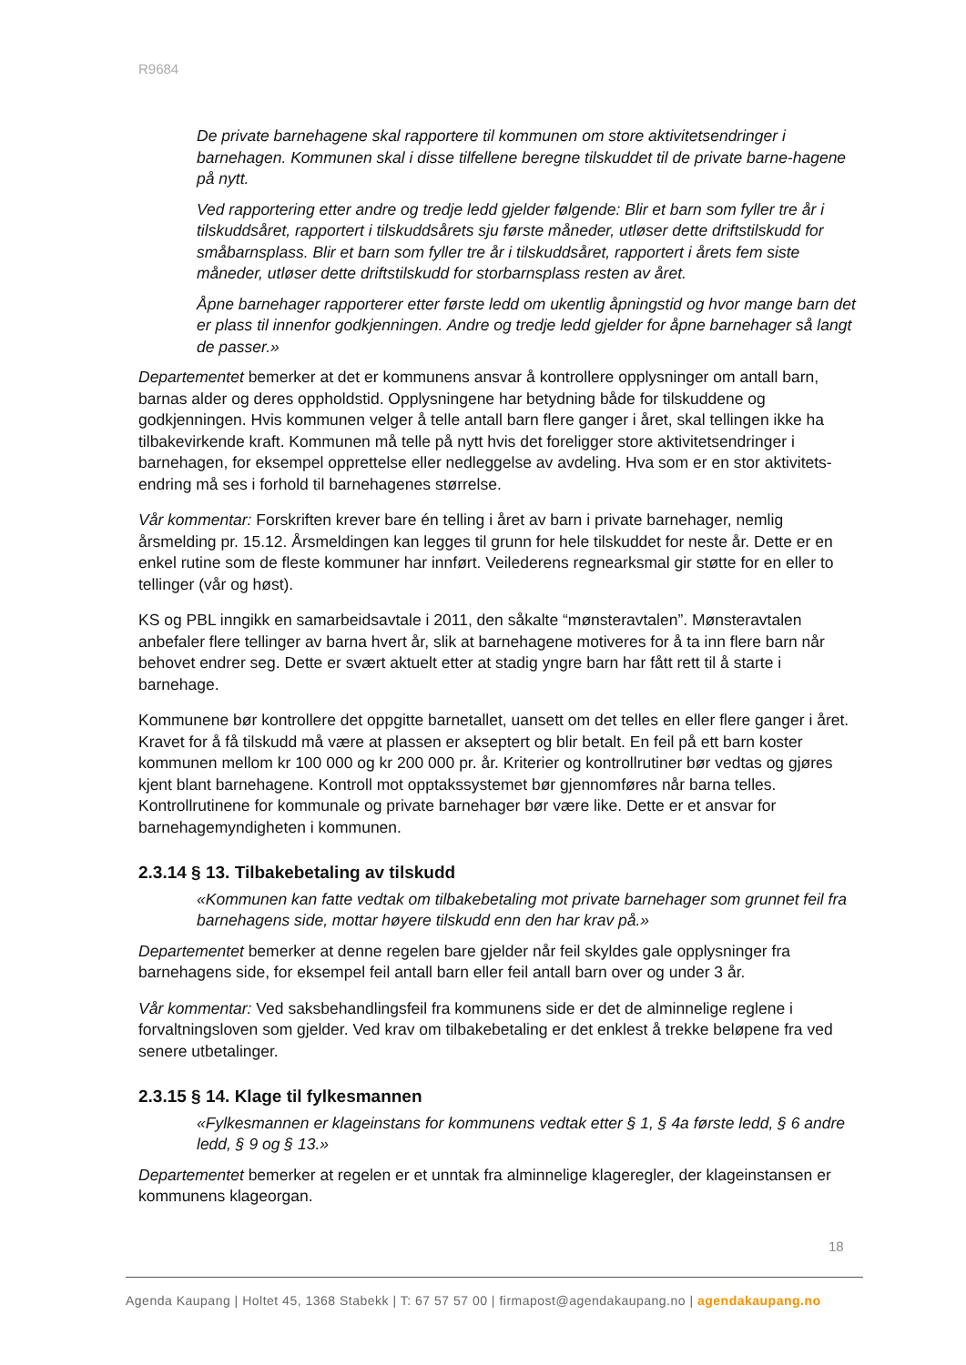R9684
De private barnehagene skal rapportere til kommunen om store aktivitetsendringer i barnehagen. Kommunen skal i disse tilfellene beregne tilskuddet til de private barne-hagene på nytt.
Ved rapportering etter andre og tredje ledd gjelder følgende: Blir et barn som fyller tre år i tilskuddsåret, rapportert i tilskuddsårets sju første måneder, utløser dette driftstilskudd for småbarnsplass. Blir et barn som fyller tre år i tilskuddsåret, rapportert i årets fem siste måneder, utløser dette driftstilskudd for storbarnsplass resten av året.
Åpne barnehager rapporterer etter første ledd om ukentlig åpningstid og hvor mange barn det er plass til innenfor godkjenningen. Andre og tredje ledd gjelder for åpne barnehager så langt de passer.»
Departementet bemerker at det er kommunens ansvar å kontrollere opplysninger om antall barn, barnas alder og deres oppholdstid. Opplysningene har betydning både for tilskuddene og godkjenningen. Hvis kommunen velger å telle antall barn flere ganger i året, skal tellingen ikke ha tilbakevirkende kraft. Kommunen må telle på nytt hvis det foreligger store aktivitetsendringer i barnehagen, for eksempel opprettelse eller nedleggelse av avdeling. Hva som er en stor aktivitets-endring må ses i forhold til barnehagenes størrelse.
Vår kommentar: Forskriften krever bare én telling i året av barn i private barnehager, nemlig årsmelding pr. 15.12. Årsmeldingen kan legges til grunn for hele tilskuddet for neste år. Dette er en enkel rutine som de fleste kommuner har innført. Veilederens regnearksmal gir støtte for en eller to tellinger (vår og høst).
KS og PBL inngikk en samarbeidsavtale i 2011, den såkalte “mønsteravtalen”. Mønsteravtalen anbefaler flere tellinger av barna hvert år, slik at barnehagene motiveres for å ta inn flere barn når behovet endrer seg. Dette er svært aktuelt etter at stadig yngre barn har fått rett til å starte i barnehage.
Kommunene bør kontrollere det oppgitte barnetallet, uansett om det telles en eller flere ganger i året. Kravet for å få tilskudd må være at plassen er akseptert og blir betalt. En feil på ett barn koster kommunen mellom kr 100 000 og kr 200 000 pr. år. Kriterier og kontrollrutiner bør vedtas og gjøres kjent blant barnehagene. Kontroll mot opptakssystemet bør gjennomføres når barna telles. Kontrollrutinene for kommunale og private barnehager bør være like. Dette er et ansvar for barnehagemyndigheten i kommunen.
2.3.14 § 13. Tilbakebetaling av tilskudd
«Kommunen kan fatte vedtak om tilbakebetaling mot private barnehager som grunnet feil fra barnehagens side, mottar høyere tilskudd enn den har krav på.»
Departementet bemerker at denne regelen bare gjelder når feil skyldes gale opplysninger fra barnehagens side, for eksempel feil antall barn eller feil antall barn over og under 3 år.
Vår kommentar: Ved saksbehandlingsfeil fra kommunens side er det de alminnelige reglene i forvaltningsloven som gjelder. Ved krav om tilbakebetaling er det enklest å trekke beløpene fra ved senere utbetalinger.
2.3.15 § 14. Klage til fylkesmannen
«Fylkesmannen er klageinstans for kommunens vedtak etter § 1, § 4a første ledd, § 6 andre ledd, § 9 og § 13.»
Departementet bemerker at regelen er et unntak fra alminnelige klageregler, der klageinstansen er kommunens klageorgan.
18
Agenda Kaupang | Holtet 45, 1368 Stabekk | T: 67 57 57 00 | firmapost@agendakaupang.no | agendakaupang.no